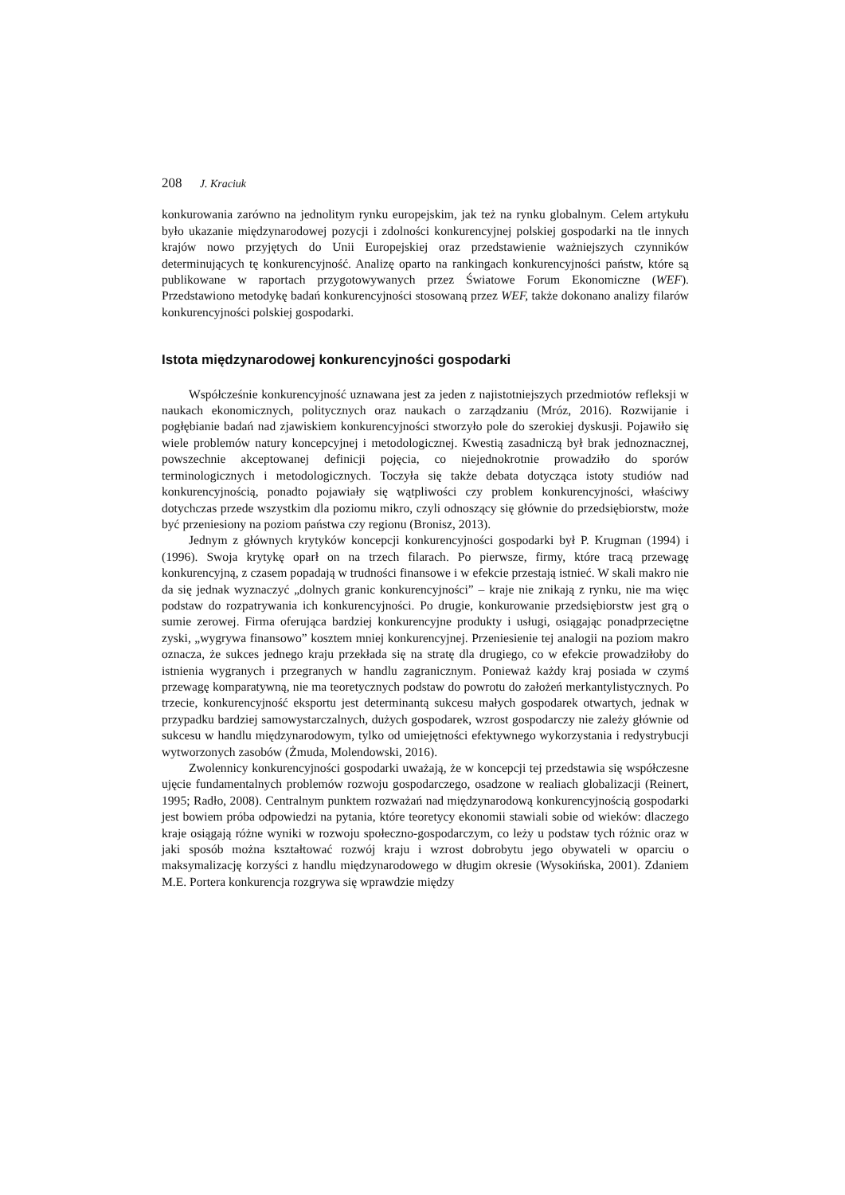208 J. Kraciuk
konkurowania zarówno na jednolitym rynku europejskim, jak też na rynku globalnym. Celem artykułu było ukazanie międzynarodowej pozycji i zdolności konkurencyjnej polskiej gospodarki na tle innych krajów nowo przyjętych do Unii Europejskiej oraz przedstawienie ważniejszych czynników determinujących tę konkurencyjność. Analizę oparto na rankingach konkurencyjności państw, które są publikowane w raportach przygotowywanych przez Światowe Forum Ekonomiczne (WEF). Przedstawiono metodykę badań konkurencyjności stosowaną przez WEF, także dokonano analizy filarów konkurencyjności polskiej gospodarki.
Istota międzynarodowej konkurencyjności gospodarki
Współcześnie konkurencyjność uznawana jest za jeden z najistotniejszych przedmiotów refleksji w naukach ekonomicznych, politycznych oraz naukach o zarządzaniu (Mróz, 2016). Rozwijanie i pogłębianie badań nad zjawiskiem konkurencyjności stworzyło pole do szerokiej dyskusji. Pojawiło się wiele problemów natury koncepcyjnej i metodologicznej. Kwestią zasadniczą był brak jednoznacznej, powszechnie akceptowanej definicji pojęcia, co niejednokrotnie prowadziło do sporów terminologicznych i metodologicznych. Toczyła się także debata dotycząca istoty studiów nad konkurencyjnością, ponadto pojawiały się wątpliwości czy problem konkurencyjności, właściwy dotychczas przede wszystkim dla poziomu mikro, czyli odnoszący się głównie do przedsiębiorstw, może być przeniesiony na poziom państwa czy regionu (Bronisz, 2013).
Jednym z głównych krytyków koncepcji konkurencyjności gospodarki był P. Krugman (1994) i (1996). Swoja krytykę oparł on na trzech filarach. Po pierwsze, firmy, które tracą przewagę konkurencyjną, z czasem popadają w trudności finansowe i w efekcie przestają istnieć. W skali makro nie da się jednak wyznaczyć „dolnych granic konkurencyjności” – kraje nie znikają z rynku, nie ma więc podstaw do rozpatrywania ich konkurencyjności. Po drugie, konkurowanie przedsiębiorstw jest grą o sumie zerowej. Firma oferująca bardziej konkurencyjne produkty i usługi, osiągając ponadprzeciętne zyski, „wygrywa finansowo” kosztem mniej konkurencyjnej. Przeniesienie tej analogii na poziom makro oznacza, że sukces jednego kraju przekłada się na stratę dla drugiego, co w efekcie prowadziłoby do istnienia wygranych i przegranych w handlu zagranicznym. Ponieważ każdy kraj posiada w czymś przewagę komparatywną, nie ma teoretycznych podstaw do powrotu do założeń merkantylistycznych. Po trzecie, konkurencyjność eksportu jest determinantą sukcesu małych gospodarek otwartych, jednak w przypadku bardziej samowystarczalnych, dużych gospodarek, wzrost gospodarczy nie zależy głównie od sukcesu w handlu międzynarodowym, tylko od umiejętności efektywnego wykorzystania i redystrybucji wytworzonych zasobów (Żmuda, Molendowski, 2016).
Zwolennicy konkurencyjności gospodarki uważają, że w koncepcji tej przedstawia się współczesne ujęcie fundamentalnych problemów rozwoju gospodarczego, osadzone w realiach globalizacji (Reinert, 1995; Radło, 2008). Centralnym punktem rozważań nad międzynarodową konkurencyjnością gospodarki jest bowiem próba odpowiedzi na pytania, które teoretycy ekonomii stawiali sobie od wieków: dlaczego kraje osiągają różne wyniki w rozwoju społeczno-gospodarczym, co leży u podstaw tych różnic oraz w jaki sposób można kształtować rozwój kraju i wzrost dobrobytu jego obywateli w oparciu o maksymalizację korzyści z handlu międzynarodowego w długim okresie (Wysokińska, 2001). Zdaniem M.E. Portera konkurencja rozgrywa się wprawdzie między